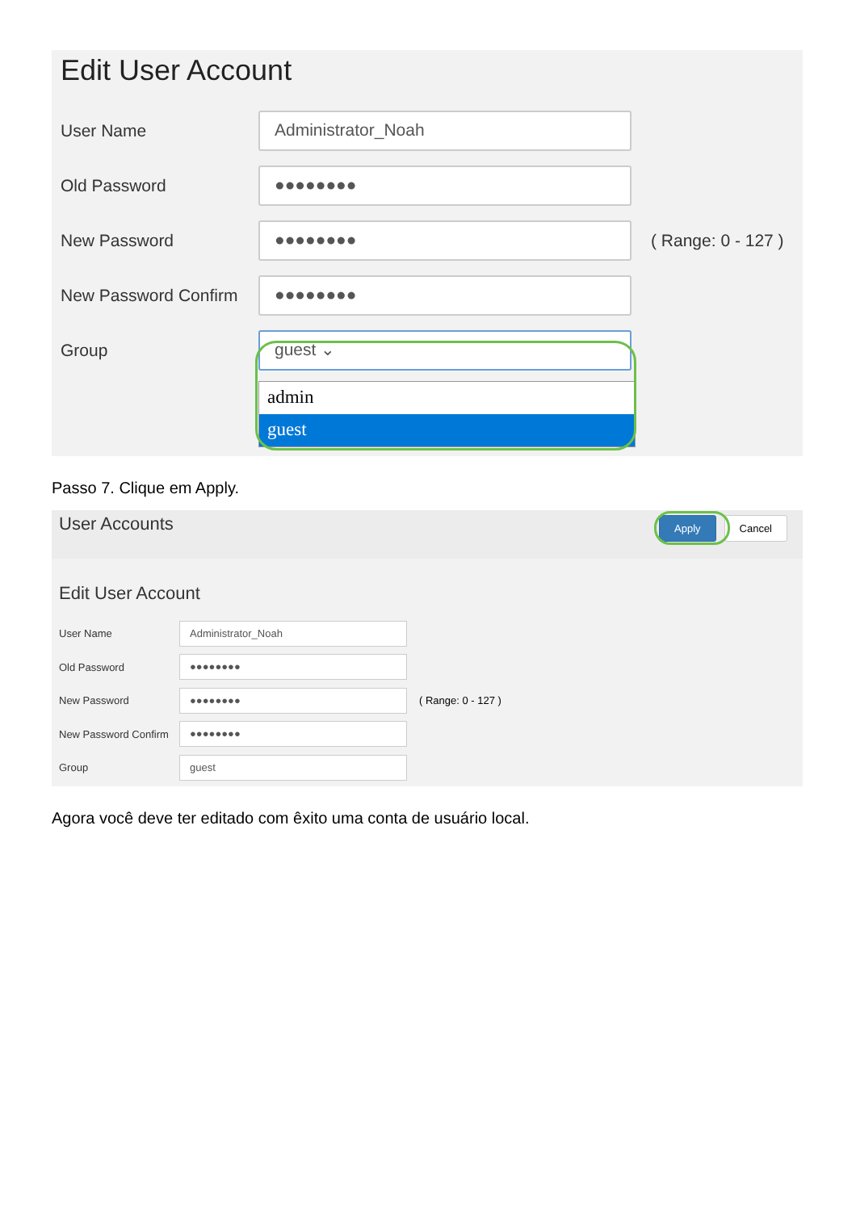Edit User Account
User Name
Administrator_Noah
Old Password
●●●●●●●●
New Password
●●●●●●●●
( Range: 0 - 127 )
New Password Confirm
●●●●●●●●
Group
guest ⌄
admin
guest
Passo 7. Clique em Apply.
User Accounts
Apply Cancel
Edit User Account
User Name
Administrator_Noah
Old Password
●●●●●●●●
New Password
●●●●●●●●
( Range: 0 - 127 )
New Password Confirm
●●●●●●●●
Group
guest
Agora você deve ter editado com êxito uma conta de usuário local.